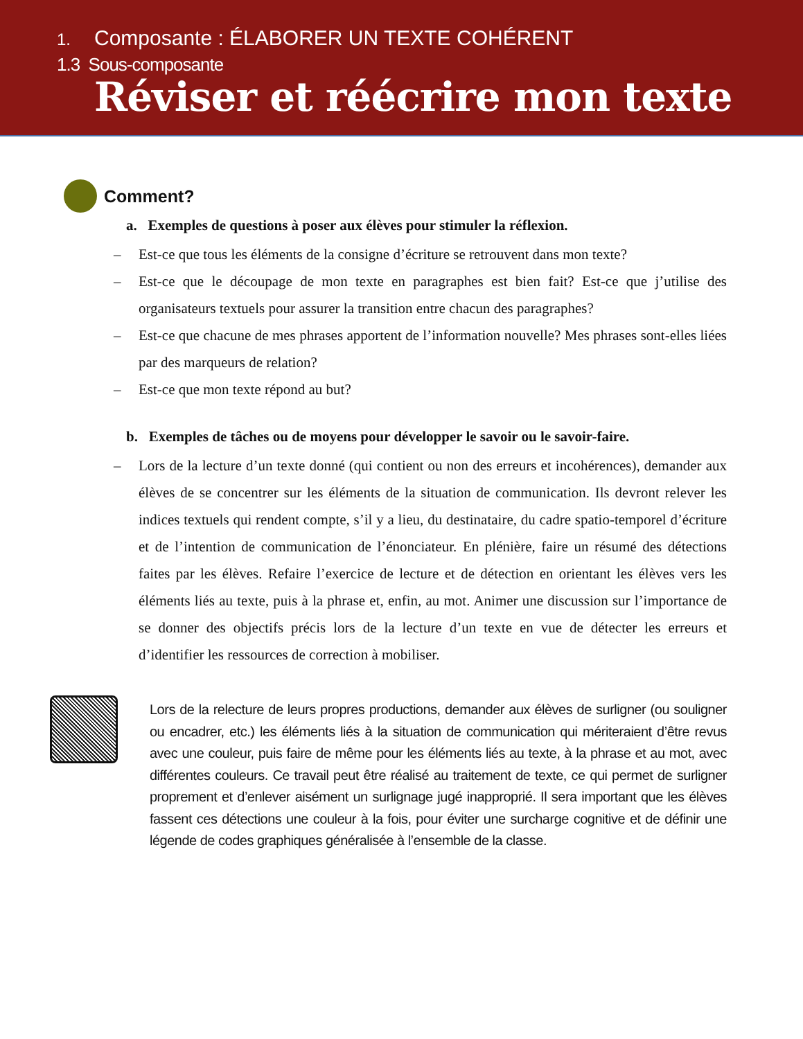1. Composante : ÉLABORER UN TEXTE COHÉRENT
1.3 Sous-composante
Réviser et réécrire mon texte
Comment?
a. Exemples de questions à poser aux élèves pour stimuler la réflexion.
– Est-ce que tous les éléments de la consigne d’écriture se retrouvent dans mon texte?
– Est-ce que le découpage de mon texte en paragraphes est bien fait? Est-ce que j’utilise des organisateurs textuels pour assurer la transition entre chacun des paragraphes?
– Est-ce que chacune de mes phrases apportent de l’information nouvelle? Mes phrases sont-elles liées par des marqueurs de relation?
– Est-ce que mon texte répond au but?
b. Exemples de tâches ou de moyens pour développer le savoir ou le savoir-faire.
– Lors de la lecture d’un texte donné (qui contient ou non des erreurs et incohérences), demander aux élèves de se concentrer sur les éléments de la situation de communication. Ils devront relever les indices textuels qui rendent compte, s’il y a lieu, du destinataire, du cadre spatio-temporel d’écriture et de l’intention de communication de l’énonciateur. En plénière, faire un résumé des détections faites par les élèves. Refaire l’exercice de lecture et de détection en orientant les élèves vers les éléments liés au texte, puis à la phrase et, enfin, au mot. Animer une discussion sur l’importance de se donner des objectifs précis lors de la lecture d’un texte en vue de détecter les erreurs et d’identifier les ressources de correction à mobiliser.
Lors de la relecture de leurs propres productions, demander aux élèves de surligner (ou souligner ou encadrer, etc.) les éléments liés à la situation de communication qui mériteraient d’être revus avec une couleur, puis faire de même pour les éléments liés au texte, à la phrase et au mot, avec différentes couleurs. Ce travail peut être réalisé au traitement de texte, ce qui permet de surligner proprement et d’enlever aisément un surlignage jugé inapproprié. Il sera important que les élèves fassent ces détections une couleur à la fois, pour éviter une surcharge cognitive et de définir une légende de codes graphiques généralisée à l’ensemble de la classe.